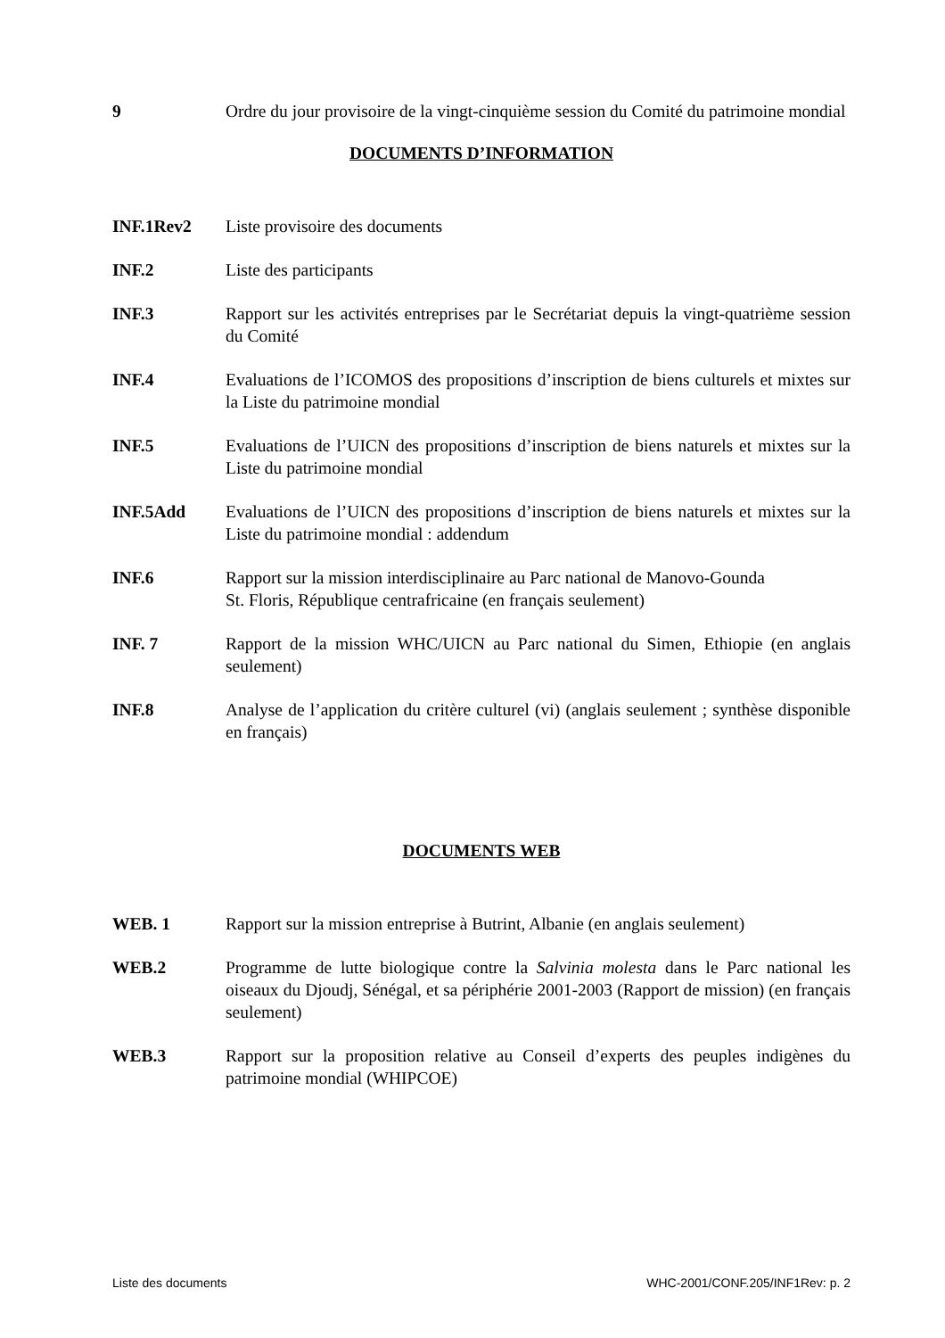9 Ordre du jour provisoire de la vingt-cinquième session du Comité du patrimoine mondial
DOCUMENTS D’INFORMATION
INF.1Rev2 Liste provisoire des documents
INF.2 Liste des participants
INF.3 Rapport sur les activités entreprises par le Secrétariat depuis la vingt-quatrième session du Comité
INF.4 Evaluations de l’ICOMOS des propositions d’inscription de biens culturels et mixtes sur la Liste du patrimoine mondial
INF.5 Evaluations de l’UICN des propositions d’inscription de biens naturels et mixtes sur la Liste du patrimoine mondial
INF.5Add Evaluations de l’UICN des propositions d’inscription de biens naturels et mixtes sur la Liste du patrimoine mondial : addendum
INF.6 Rapport sur la mission interdisciplinaire au Parc national de Manovo-Gounda
St. Floris, République centrafricaine (en français seulement)
INF. 7 Rapport de la mission WHC/UICN au Parc national du Simen, Ethiopie (en anglais seulement)
INF.8 Analyse de l’application du critère culturel (vi) (anglais seulement ; synthèse disponible en français)
DOCUMENTS WEB
WEB. 1 Rapport sur la mission entreprise à Butrint, Albanie (en anglais seulement)
WEB.2 Programme de lutte biologique contre la Salvinia molesta dans le Parc national les oiseaux du Djoudj, Sénégal, et sa périphérie 2001-2003 (Rapport de mission) (en français seulement)
WEB.3 Rapport sur la proposition relative au Conseil d’experts des peuples indigènes du patrimoine mondial (WHIPCOE)
Liste des documents WHC-2001/CONF.205/INF1Rev: p. 2